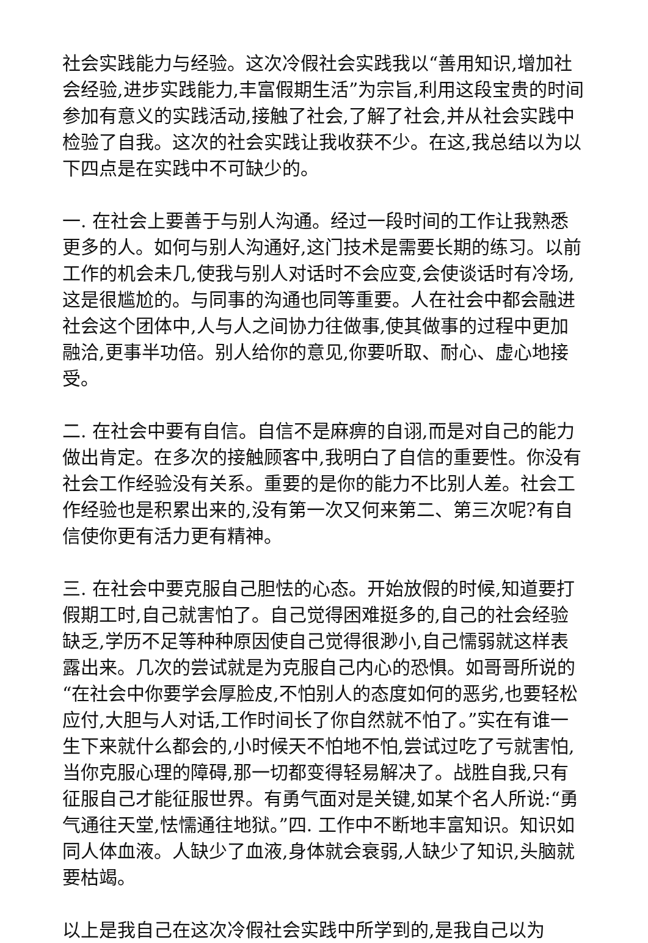社会实践能力与经验。这次冷假社会实践我以“善用知识,增加社会经验,进步实践能力,丰富假期生活”为宗旨,利用这段宝贵的时间参加有意义的实践活动,接触了社会,了解了社会,并从社会实践中检验了自我。这次的社会实践让我收获不少。在这,我总结以为以下四点是在实践中不可缺少的。
一. 在社会上要善于与别人沟通。经过一段时间的工作让我熟悉更多的人。如何与别人沟通好,这门技术是需要长期的练习。以前工作的机会未几,使我与别人对话时不会应变,会使谈话时有冷场,这是很尴尬的。与同事的沟通也同等重要。人在社会中都会融进社会这个团体中,人与人之间协力往做事,使其做事的过程中更加融洽,更事半功倍。别人给你的意见,你要听取、耐心、虚心地接受。
二. 在社会中要有自信。自信不是麻痹的自诩,而是对自己的能力做出肯定。在多次的接触顾客中,我明白了自信的重要性。你没有社会工作经验没有关系。重要的是你的能力不比别人差。社会工作经验也是积累出来的,没有第一次又何来第二、第三次呢?有自信使你更有活力更有精神。
三. 在社会中要克服自己胆怯的心态。开始放假的时候,知道要打假期工时,自己就害怕了。自己觉得困难挺多的,自己的社会经验缺乏,学历不足等种种原因使自己觉得很渺小,自己懦弱就这样表露出来。几次的尝试就是为克服自己内心的恐惧。如哥哥所说的“在社会中你要学会厚脸皮,不怕别人的态度如何的恶劣,也要轻松应付,大胆与人对话,工作时间长了你自然就不怕了。”实在有谁一生下来就什么都会的,小时候天不怕地不怕,尝试过吃了亏就害怕,当你克服心理的障碍,那一切都变得轻易解决了。战胜自我,只有征服自己才能征服世界。有勇气面对是关键,如某个名人所说:“勇气通往天堂,怯懦通往地狱。”四. 工作中不断地丰富知识。知识如同人体血液。人缺少了血液,身体就会衰弱,人缺少了知识,头脑就要枯竭。
以上是我自己在这次冷假社会实践中所学到的,是我自己以为